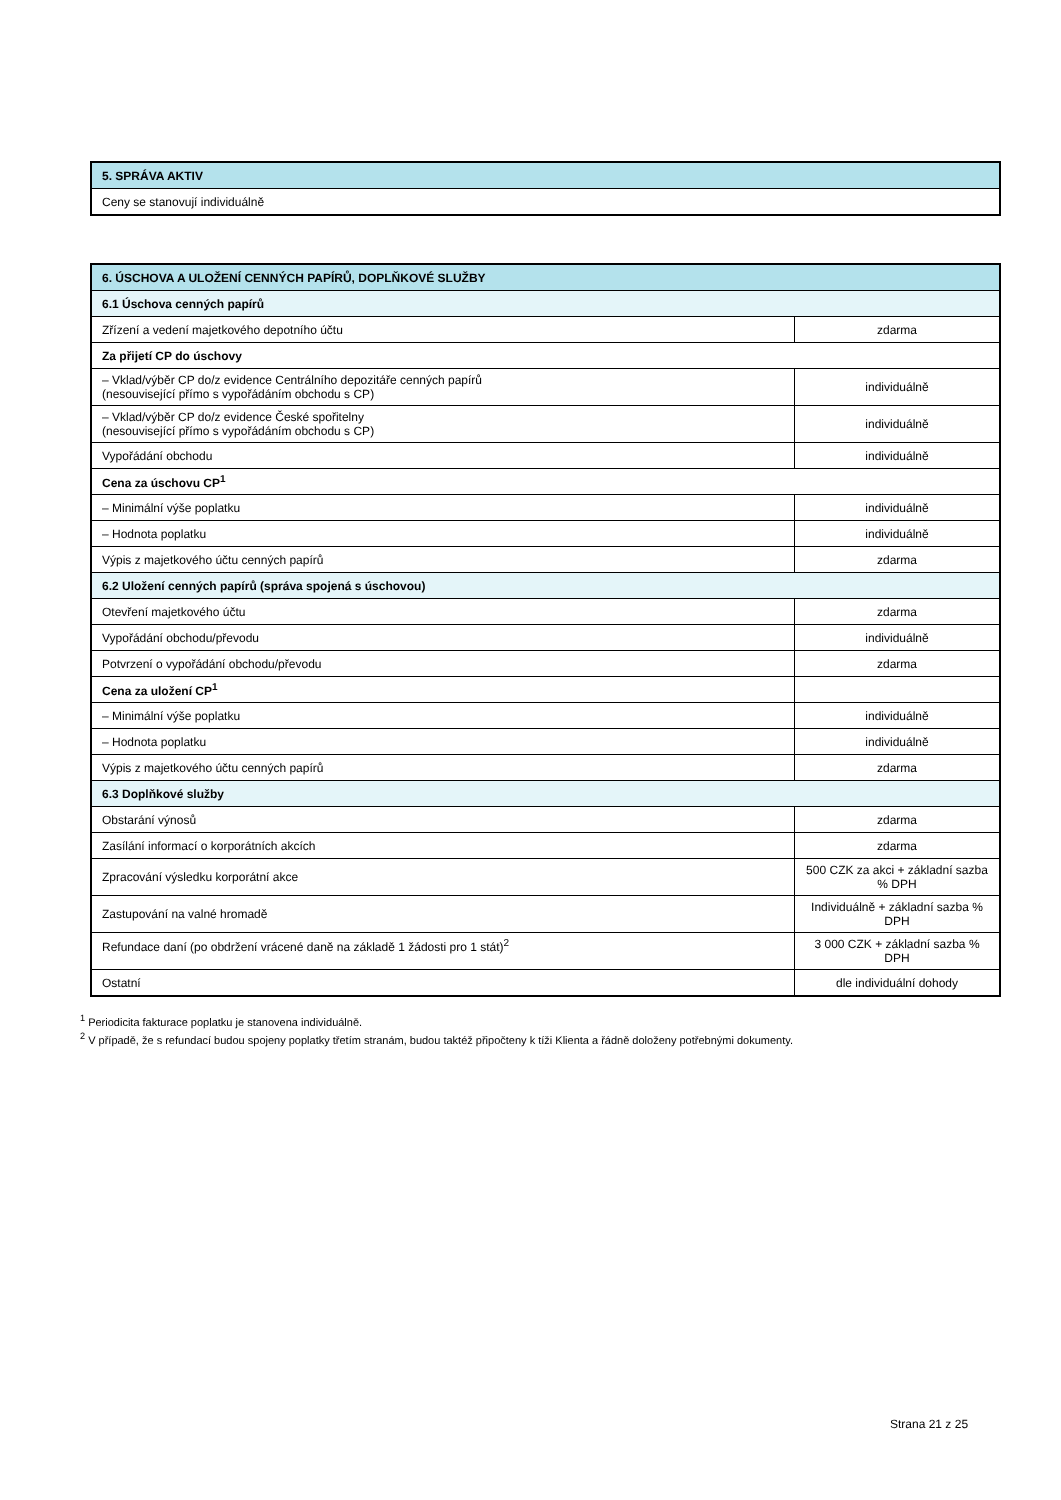| 5. SPRÁVA AKTIV |
| Ceny se stanovují individuálně |
| 6. ÚSCHOVA A ULOŽENÍ CENNÝCH PAPÍRŮ, DOPLŇKOVÉ SLUŽBY | |
| 6.1 Úschova cenných papírů | |
| Zřízení a vedení majetkového depotního účtu | zdarma |
| Za přijetí CP do úschovy | |
| – Vklad/výběr CP do/z evidence Centrálního depozitáře cenných papírů (nesouvisející přímo s vypořádáním obchodu s CP) | individuálně |
| – Vklad/výběr CP do/z evidence České spořitelny (nesouvisející přímo s vypořádáním obchodu s CP) | individuálně |
| Vypořádání obchodu | individuálně |
| Cena za úschovu CP<sup>1</sup> | |
| – Minimální výše poplatku | individuálně |
| – Hodnota poplatku | individuálně |
| Výpis z majetkového účtu cenných papírů | zdarma |
| 6.2 Uložení cenných papírů (správa spojená s úschovou) | |
| Otevření majetkového účtu | zdarma |
| Vypořádání obchodu/převodu | individuálně |
| Potvrzení o vypořádání obchodu/převodu | zdarma |
| Cena za uložení CP<sup>1</sup> | |
| – Minimální výše poplatku | individuálně |
| – Hodnota poplatku | individuálně |
| Výpis z majetkového účtu cenných papírů | zdarma |
| 6.3 Doplňkové služby | |
| Obstarání výnosů | zdarma |
| Zasílání informací o korporátních akcích | zdarma |
| Zpracování výsledku korporátní akce | 500 CZK za akci + základní sazba % DPH |
| Zastupování na valné hromadě | Individuálně + základní sazba % DPH |
| Refundace daní (po obdržení vrácené daně na základě 1 žádosti pro 1 stát)<sup>2</sup> | 3 000 CZK + základní sazba % DPH |
| Ostatní | dle individuální dohody |
<sup>1</sup> Periodicita fakturace poplatku je stanovena individuálně.
<sup>2</sup> V případě, že s refundací budou spojeny poplatky třetím stranám, budou taktéž připočteny k tíži Klienta a řádně doloženy potřebnými dokumenty.
Strana 21 z 25